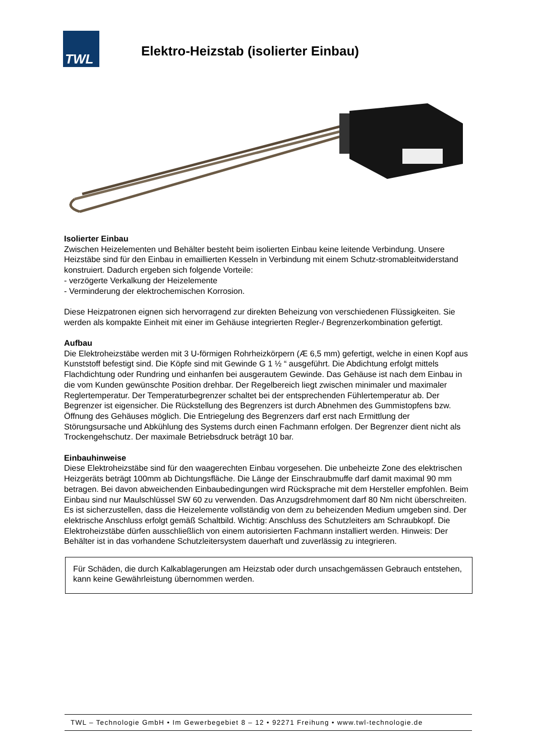TWL
Elektro-Heizstab (isolierter Einbau)
Isolierter Einbau
Zwischen Heizelementen und Behälter besteht beim isolierten Einbau keine leitende Verbindung. Unsere Heizstäbe sind für den Einbau in emaillierten Kesseln in Verbindung mit einem Schutz-stromableitwiderstand konstruiert. Dadurch ergeben sich folgende Vorteile:
- verzögerte Verkalkung der Heizelemente
- Verminderung der elektrochemischen Korrosion.
Diese Heizpatronen eignen sich hervorragend zur direkten Beheizung von verschiedenen Flüssigkeiten. Sie werden als kompakte Einheit mit einer im Gehäuse integrierten Regler-/ Begrenzerkombination gefertigt.
Aufbau
Die Elektroheizstäbe werden mit 3 U-förmigen Rohrheizkörpern (Æ 6,5 mm) gefertigt, welche in einen Kopf aus Kunststoff befestigt sind. Die Köpfe sind mit Gewinde G 1 ½ “ ausgeführt. Die Abdichtung erfolgt mittels Flachdichtung oder Rundring und einhanfen bei ausgerautem Gewinde. Das Gehäuse ist nach dem Einbau in die vom Kunden gewünschte Position drehbar. Der Regelbereich liegt zwischen minimaler und maximaler Reglertemperatur. Der Temperaturbegrenzer schaltet bei der entsprechenden Fühlertemperatur ab. Der Begrenzer ist eigensicher. Die Rückstellung des Begrenzers ist durch Abnehmen des Gummistopfens bzw. Öffnung des Gehäuses möglich. Die Entriegelung des Begrenzers darf erst nach Ermittlung der Störungsursache und Abkühlung des Systems durch einen Fachmann erfolgen. Der Begrenzer dient nicht als Trockengehschutz. Der maximale Betriebsdruck beträgt 10 bar.
Einbauhinweise
Diese Elektroheizstäbe sind für den waagerechten Einbau vorgesehen. Die unbeheizte Zone des elektrischen Heizgeräts beträgt 100mm ab Dichtungsfläche. Die Länge der Einschraubmuffe darf damit maximal 90 mm betragen. Bei davon abweichenden Einbaubedingungen wird Rücksprache mit dem Hersteller empfohlen. Beim Einbau sind nur Maulschlüssel SW 60 zu verwenden. Das Anzugsdrehmoment darf 80 Nm nicht überschreiten. Es ist sicherzustellen, dass die Heizelemente vollständig von dem zu beheizenden Medium umgeben sind. Der elektrische Anschluss erfolgt gemäß Schaltbild. Wichtig: Anschluss des Schutzleiters am Schraubkopf. Die Elektroheizstäbe dürfen ausschließlich von einem autorisierten Fachmann installiert werden. Hinweis: Der Behälter ist in das vorhandene Schutzleitersystem dauerhaft und zuverlässig zu integrieren.
Für Schäden, die durch Kalkablagerungen am Heizstab oder durch unsachgemässen Gebrauch entstehen, kann keine Gewährleistung übernommen werden.
TWL – Technologie GmbH • Im Gewerbegebiet 8 – 12 • 92271 Freihung • www.twl-technologie.de